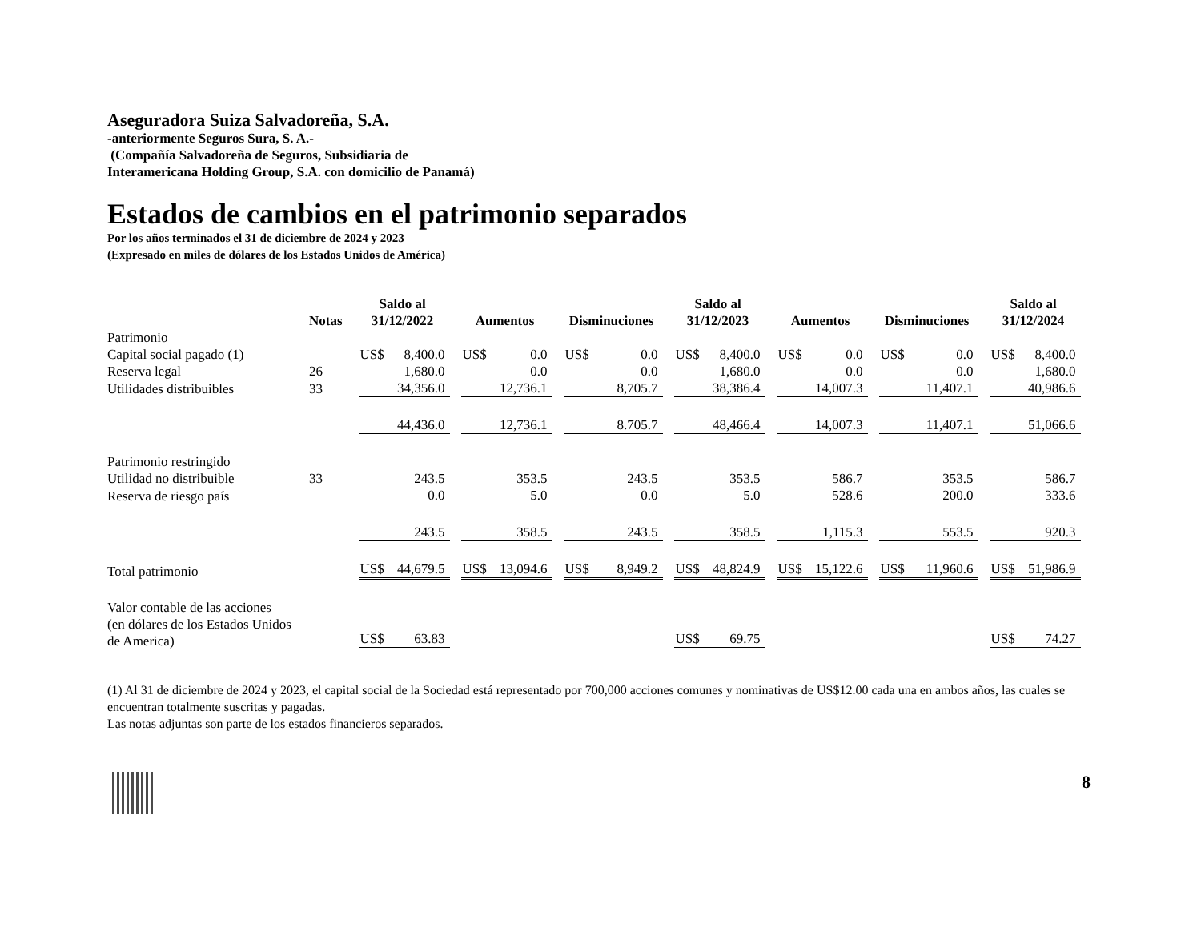Aseguradora Suiza Salvadoreña, S.A.
-anteriormente Seguros Sura, S. A.-
(Compañía Salvadoreña de Seguros, Subsidiaria de
Interamericana Holding Group, S.A. con domicilio de Panamá)
Estados de cambios en el patrimonio separados
Por los años terminados el 31 de diciembre de 2024 y 2023
(Expresado en miles de dólares de los Estados Unidos de América)
| | Notas | Saldo al 31/12/2022 | Aumentos | Disminuciones | Saldo al 31/12/2023 | Aumentos | Disminuciones | Saldo al 31/12/2024 |
| --- | --- | --- | --- | --- | --- | --- | --- | --- |
| Patrimonio | | | | | | | | |
| Capital social pagado (1) | | US$ 8,400.0 | US$ 0.0 | US$ 0.0 | US$ 8,400.0 | US$ 0.0 | US$ 0.0 | US$ 8,400.0 |
| Reserva legal | 26 | 1,680.0 | 0.0 | 0.0 | 1,680.0 | 0.0 | 0.0 | 1,680.0 |
| Utilidades distribuibles | 33 | 34,356.0 | 12,736.1 | 8,705.7 | 38,386.4 | 14,007.3 | 11,407.1 | 40,986.6 |
| | | 44,436.0 | 12,736.1 | 8.705.7 | 48,466.4 | 14,007.3 | 11,407.1 | 51,066.6 |
| Patrimonio restringido | | | | | | | | |
| Utilidad no distribuible | 33 | 243.5 | 353.5 | 243.5 | 353.5 | 586.7 | 353.5 | 586.7 |
| Reserva de riesgo país | | 0.0 | 5.0 | 0.0 | 5.0 | 528.6 | 200.0 | 333.6 |
| | | 243.5 | 358.5 | 243.5 | 358.5 | 1,115.3 | 553.5 | 920.3 |
| Total patrimonio | | US$ 44,679.5 | US$ 13,094.6 | US$ 8,949.2 | US$ 48,824.9 | US$ 15,122.6 | US$ 11,960.6 | US$ 51,986.9 |
| Valor contable de las acciones (en dólares de los Estados Unidos de America) | | US$ 63.83 | | | US$ 69.75 | | | US$ 74.27 |
(1) Al 31 de diciembre de 2024 y 2023, el capital social de la Sociedad está representado por 700,000 acciones comunes y nominativas de US$12.00 cada una en ambos años, las cuales se encuentran totalmente suscritas y pagadas.
Las notas adjuntas son parte de los estados financieros separados.
8